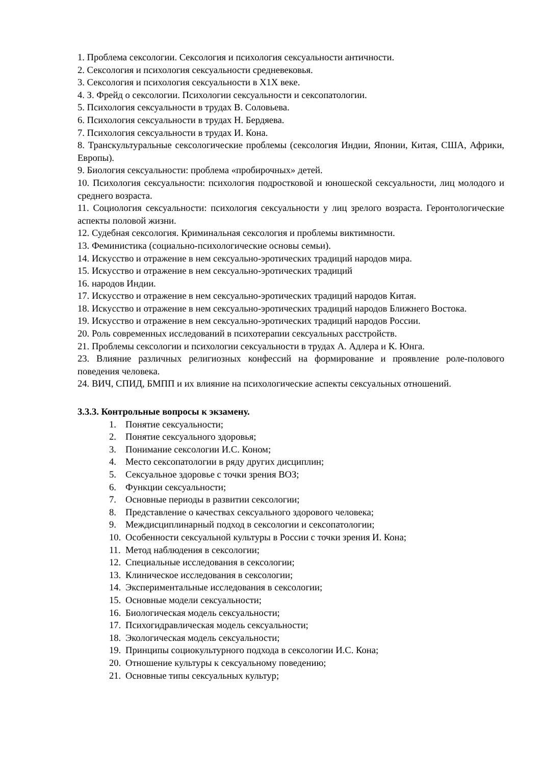1. Проблема сексологии. Сексология и психология сексуальности античности.
2. Сексология и психология сексуальности средневековья.
3. Сексология и психология сексуальности в Х1Х веке.
4. З. Фрейд о сексологии. Психологии сексуальности и сексопатологии.
5. Психология сексуальности в трудах В. Соловьева.
6. Психология сексуальности в трудах Н. Бердяева.
7. Психология сексуальности в трудах И. Кона.
8. Транскультуральные сексологические проблемы (сексология Индии, Японии, Китая, США, Африки, Европы).
9. Биология сексуальности: проблема «пробирочных» детей.
10. Психология сексуальности: психология подростковой и юношеской сексуальности, лиц молодого и среднего возраста.
11. Социология сексуальности: психология сексуальности у лиц зрелого возраста. Геронтологические аспекты половой жизни.
12. Судебная сексология. Криминальная сексология и проблемы виктимности.
13. Феминистика (социально-психологические основы семьи).
14. Искусство и отражение в нем сексуально-эротических традиций народов мира.
15. Искусство и отражение в нем сексуально-эротических традиций
16. народов Индии.
17. Искусство и отражение в нем сексуально-эротических традиций народов Китая.
18. Искусство и отражение в нем сексуально-эротических традиций народов Ближнего Востока.
19. Искусство и отражение в нем сексуально-эротических традиций народов России.
20. Роль современных исследований в психотерапии сексуальных расстройств.
21. Проблемы сексологии и психологии сексуальности в трудах А. Адлера и К. Юнга.
23. Влияние различных религиозных конфессий на формирование и проявление роле-полового поведения человека.
24. ВИЧ, СПИД, БМПП и их влияние на психологические аспекты сексуальных отношений.
3.3.3. Контрольные вопросы к экзамену.
1. Понятие сексуальности;
2. Понятие сексуального здоровья;
3. Понимание сексологии И.С. Коном;
4. Место сексопатологии в ряду других дисциплин;
5. Сексуальное здоровье с точки зрения ВОЗ;
6. Функции сексуальности;
7. Основные периоды в развитии сексологии;
8. Представление о качествах сексуального здорового человека;
9. Междисциплинарный подход в сексологии и сексопатологии;
10. Особенности сексуальной культуры в России с точки зрения И. Кона;
11. Метод наблюдения в сексологии;
12. Специальные исследования в сексологии;
13. Клиническое исследования в сексологии;
14. Экспериментальные исследования в сексологии;
15. Основные модели сексуальности;
16. Биологическая модель сексуальности;
17. Психогидравлическая модель сексуальности;
18. Экологическая модель сексуальности;
19. Принципы социокультурного подхода в сексологии И.С. Кона;
20. Отношение культуры к сексуальному поведению;
21. Основные типы сексуальных культур;